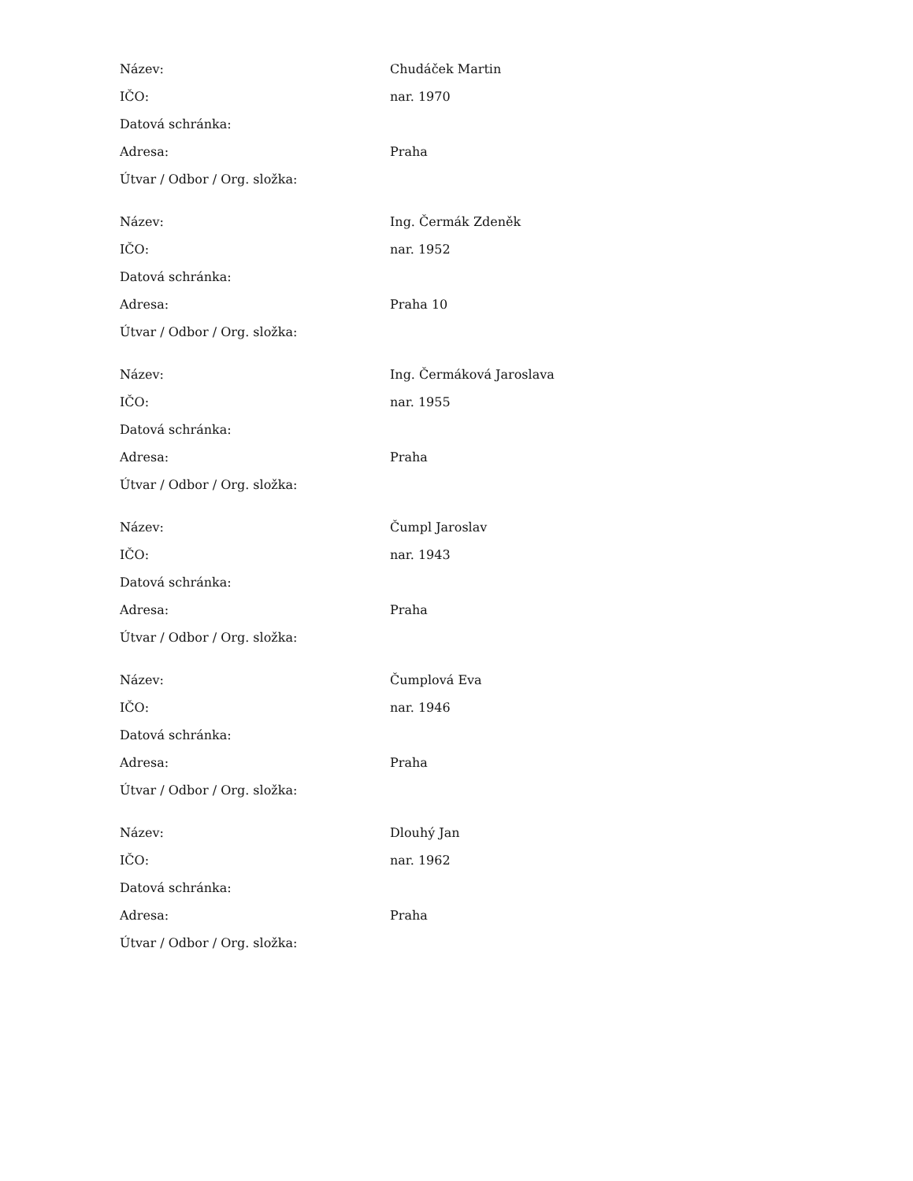| Název: | Chudáček Martin |
| IČO: | nar. 1970 |
| Datová schránka: | |
| Adresa: | Praha |
| Útvar / Odbor / Org. složka: | |
| Název: | Ing. Čermák Zdeněk |
| IČO: | nar. 1952 |
| Datová schránka: | |
| Adresa: | Praha 10 |
| Útvar / Odbor / Org. složka: | |
| Název: | Ing. Čermáková Jaroslava |
| IČO: | nar. 1955 |
| Datová schránka: | |
| Adresa: | Praha |
| Útvar / Odbor / Org. složka: | |
| Název: | Čumpl Jaroslav |
| IČO: | nar. 1943 |
| Datová schránka: | |
| Adresa: | Praha |
| Útvar / Odbor / Org. složka: | |
| Název: | Čumplová Eva |
| IČO: | nar. 1946 |
| Datová schránka: | |
| Adresa: | Praha |
| Útvar / Odbor / Org. složka: | |
| Název: | Dlouhý Jan |
| IČO: | nar. 1962 |
| Datová schránka: | |
| Adresa: | Praha |
| Útvar / Odbor / Org. složka: | |